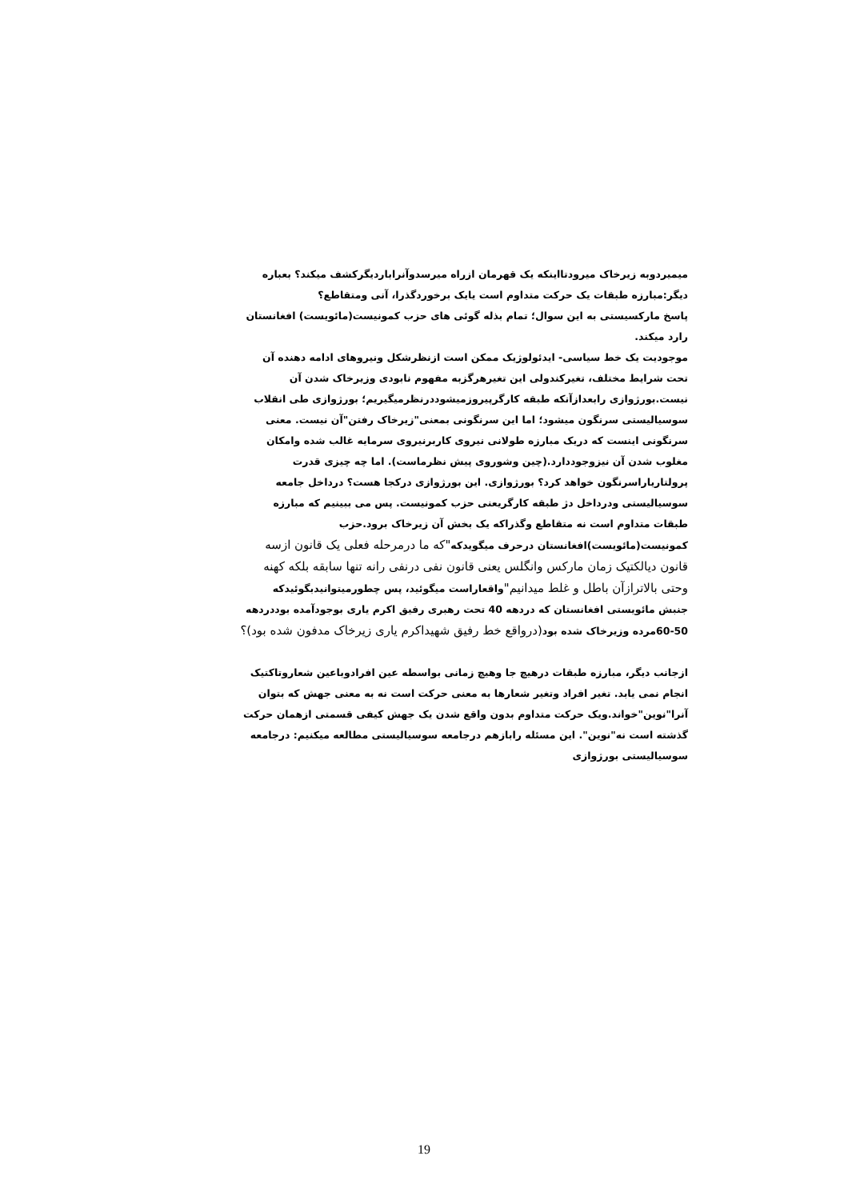میمیردوبه زیرخاک میرودتااینکه یک قهرمان ازراه میرسدوآنراباردیگرکشف میکند؟ بعباره دیگر:مبارزه طبقات یک حرکت متداوم است یایک برخوردگذرا، آنی ومتقاطع؟
پاسخ مارکسیستی به این سوال؛ تمام بذله گوئی های حزب کمونیست(مائویست) افغانستان رارد میکند.
موجودیت یک خط سیاسی- ایدئولوژیک ممکن است ازنظرشکل ونیروهای ادامه دهنده آن تحت شرایط مختلف، تغیرکندولی این تغیرهرگزبه مفهوم نابودی وزیرخاک شدن آن نیست.بورژوازی رابعدازآنکه طبقه کارگرپیروزمیشوددرنظرمیگیریم؛ بورژوازی طی انقلاب سوسیالیستی سرنگون میشود؛ اما این سرنگونی بمعنی"زیرخاک رفتن"آن نیست. معنی سرنگونی اینست که دریک مبارزه طولانی نیروی کاربرنیروی سرمایه غالب شده وامکان مغلوب شدن آن نیزوجوددارد.(چین وشوروی پیش نظرماست). اما چه چیزی قدرت پرولتاریاراسرنگون خواهد کرد؟ بورژوازی. این بورژوازی درکجا هست؟ درداخل جامعه سوسیالیستی ودرداخل دژ طبقه کارگریعنی حزب کمونیست. پس می ببینیم که مبارزه طبقات متداوم است نه متقاطع وگذراکه یک بخش آن زیرخاک برود.حزب کمونیست(مائویست)افغانستان درحرف میگویدکه"که ما درمرحله فعلی یک قانون ازسه قانون دیالکتیک زمان مارکس وانگلس یعنی قانون نفی درنفی رانه تنها سابقه بلکه کهنه وحتی بالاترازآن باطل و غلط میدانیم"واقعاراست میگوئید، پس چطورمیتوانیدبگوئیدکه جنبش مائویستی افغانستان که دردهه 40 تحت رهبری رفیق اکرم یاری بوجودآمده بوددردهه 50-60مرده وزیرخاک شده بود(درواقع خط رفیق شهیداکرم یاری زیرخاک مدفون شده بود)؟
ازجانب دیگر، مبارزه طبقات درهیچ جا وهیچ زمانی بواسطه عین افرادوباعین شعاروتاکتیک انجام نمی یابد. تغیر افراد وتغیر شعارها به معنی حرکت است نه به معنی جهش که بتوان آنرا"نوین"خواند.ویک حرکت متداوم بدون واقع شدن یک جهش کیفی قسمتی ازهمان حرکت گذشته است نه"نوین". این مسئله رابازهم درجامعه سوسیالیستی مطالعه میکنیم: درجامعه سوسیالیستی بورژوازی
19